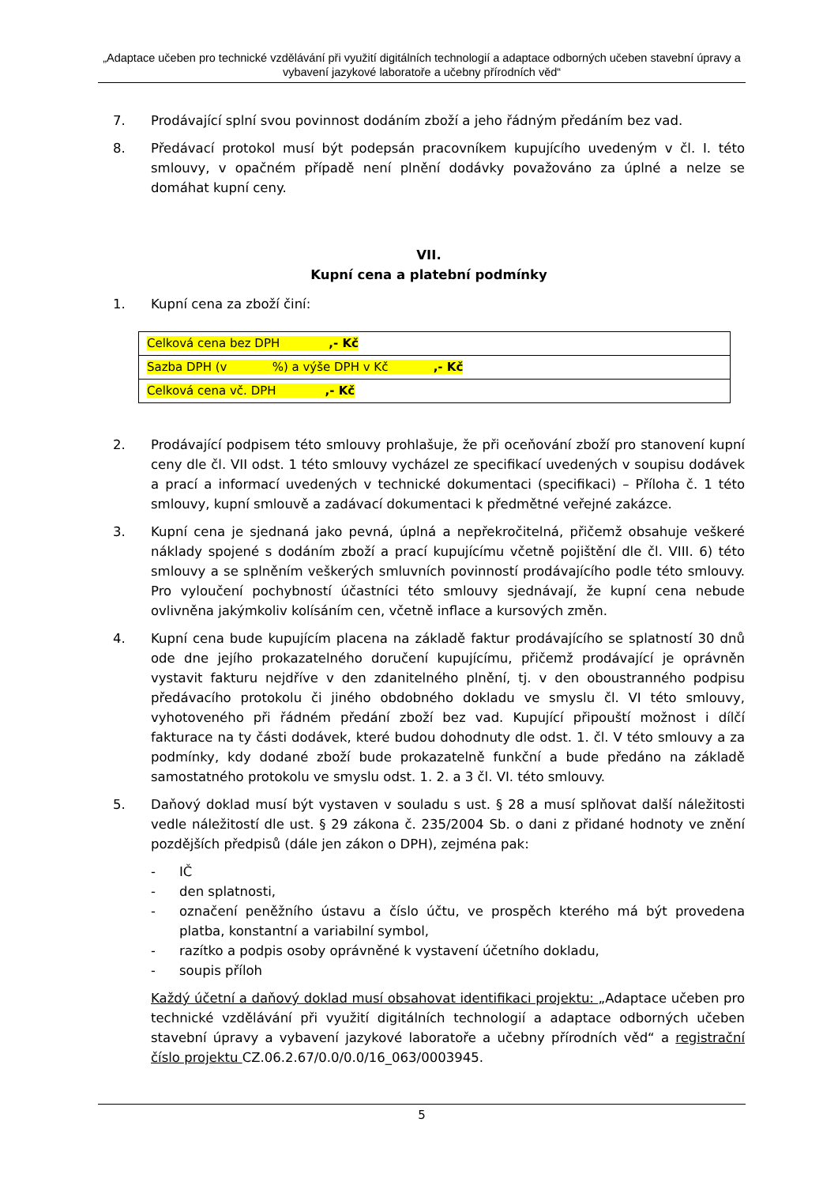„Adaptace učeben pro technické vzdělávání při využití digitálních technologií a adaptace odborných učeben stavební úpravy a vybavení jazykové laboratoře a učebny přírodních věd“
7. Prodávající splní svou povinnost dodáním zboží a jeho řádným předáním bez vad.
8. Předávací protokol musí být podepsán pracovníkem kupujícího uvedeným v čl. I. této smlouvy, v opačném případě není plnění dodávky považováno za úplné a nelze se domáhat kupní ceny.
VII.
Kupní cena a platební podmínky
1. Kupní cena za zboží činí:
| Celková cena bez DPH ,- Kč |
| Sazba DPH (v %) a výše DPH v Kč ,- Kč |
| Celková cena vč. DPH ,- Kč |
2. Prodávající podpisem této smlouvy prohlašuje, že při oceňování zboží pro stanovení kupní ceny dle čl. VII odst. 1 této smlouvy vycházel ze specifikací uvedených v soupisu dodávek a prací a informací uvedených v technické dokumentaci (specifikaci) – Příloha č. 1 této smlouvy, kupní smlouvě a zadávací dokumentaci k předmětné veřejné zakázce.
3. Kupní cena je sjednaná jako pevná, úplná a nepřekročitelná, přičemž obsahuje veškeré náklady spojené s dodáním zboží a prací kupujícímu včetně pojištění dle čl. VIII. 6) této smlouvy a se splněním veškerých smluvních povinností prodávajícího podle této smlouvy. Pro vyloučení pochybností účastníci této smlouvy sjednávají, že kupní cena nebude ovlivněna jakýmkoliv kolísáním cen, včetně inflace a kursových změn.
4. Kupní cena bude kupujícím placena na základě faktur prodávajícího se splatností 30 dnů ode dne jejího prokazatelného doručení kupujícímu, přičemž prodávající je oprávněn vystavit fakturu nejdříve v den zdanitelného plnění, tj. v den oboustranného podpisu předávacího protokolu či jiného obdobného dokladu ve smyslu čl. VI této smlouvy, vyhotoveného při řádném předání zboží bez vad. Kupující připouští možnost i dílčí fakturace na ty části dodávek, které budou dohodnuty dle odst. 1. čl. V této smlouvy a za podmínky, kdy dodané zboží bude prokazatelně funkční a bude předáno na základě samostatného protokolu ve smyslu odst. 1. 2. a 3 čl. VI. této smlouvy.
5. Daňový doklad musí být vystaven v souladu s ust. § 28 a musí splňovat další náležitosti vedle náležitostí dle ust. § 29 zákona č. 235/2004 Sb. o dani z přidané hodnoty ve znění pozdějších předpisů (dále jen zákon o DPH), zejména pak:
- IČ
- den splatnosti,
- označení peněžního ústavu a číslo účtu, ve prospěch kterého má být provedena platba, konstantní a variabilní symbol,
- razítko a podpis osoby oprávněné k vystavení účetního dokladu,
- soupis příloh
Každý účetní a daňový doklad musí obsahovat identifikaci projektu: „Adaptace učeben pro technické vzdělávání při využití digitálních technologií a adaptace odborných učeben stavební úpravy a vybavení jazykové laboratoře a učebny přírodních věd“ a registrační číslo projektu CZ.06.2.67/0.0/0.0/16_063/0003945.
5